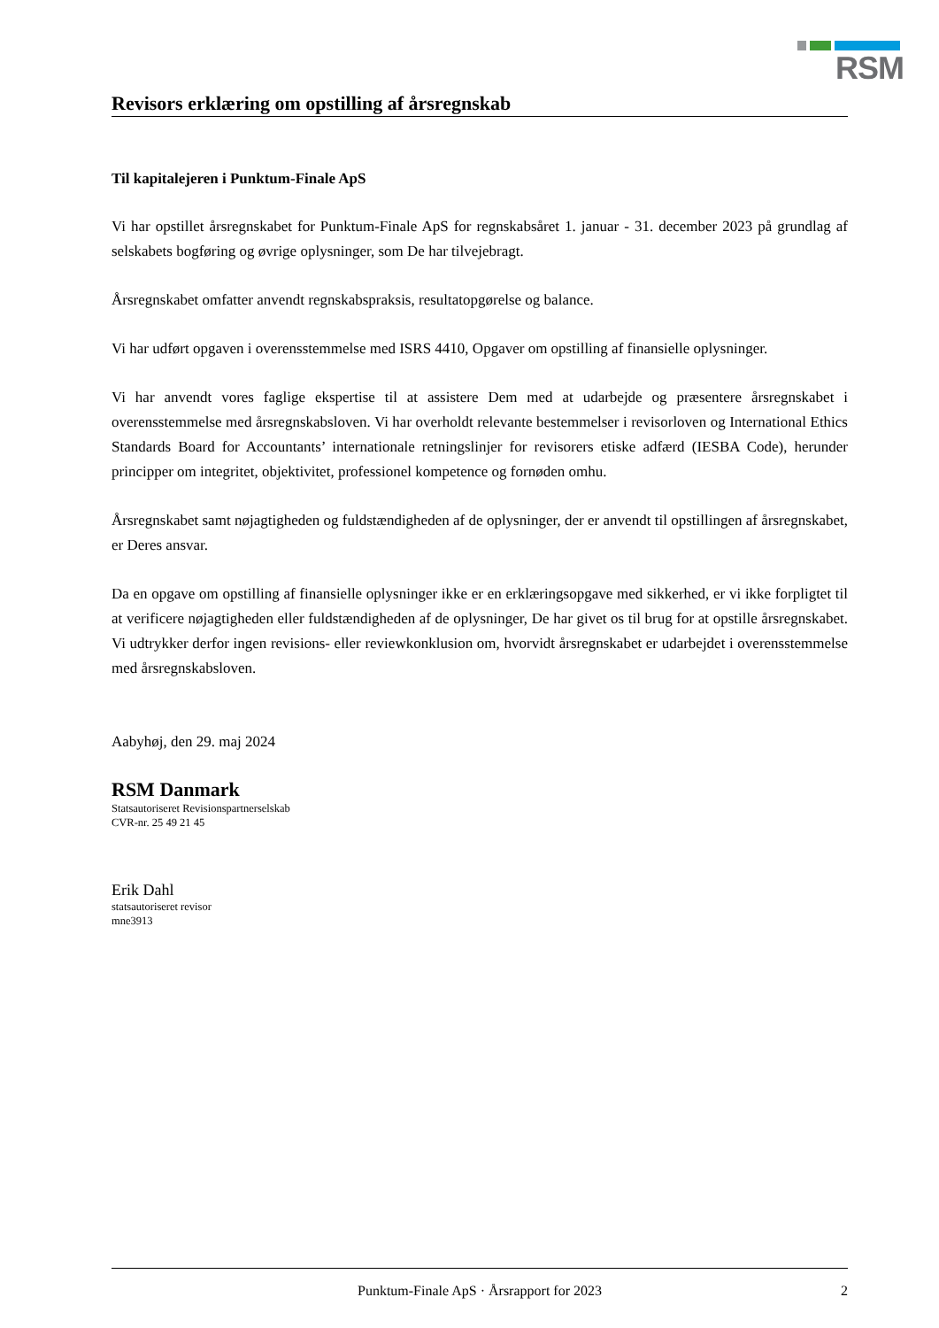RSM
Revisors erklæring om opstilling af årsregnskab
Til kapitalejeren i Punktum-Finale ApS
Vi har opstillet årsregnskabet for Punktum-Finale ApS for regnskabsåret 1. januar - 31. december 2023 på grundlag af selskabets bogføring og øvrige oplysninger, som De har tilvejebragt.
Årsregnskabet omfatter anvendt regnskabspraksis, resultatopgørelse og balance.
Vi har udført opgaven i overensstemmelse med ISRS 4410, Opgaver om opstilling af finansielle oplysninger.
Vi har anvendt vores faglige ekspertise til at assistere Dem med at udarbejde og præsentere årsregnskabet i overensstemmelse med årsregnskabsloven. Vi har overholdt relevante bestemmelser i revisorloven og International Ethics Standards Board for Accountants’ internationale retningslinjer for revisorers etiske adfærd (IESBA Code), herunder principper om integritet, objektivitet, professionel kompetence og fornøden omhu.
Årsregnskabet samt nøjagtigheden og fuldstændigheden af de oplysninger, der er anvendt til opstillingen af årsregnskabet, er Deres ansvar.
Da en opgave om opstilling af finansielle oplysninger ikke er en erklæringsopgave med sikkerhed, er vi ikke forpligtet til at verificere nøjagtigheden eller fuldstændigheden af de oplysninger, De har givet os til brug for at opstille årsregnskabet. Vi udtrykker derfor ingen revisions- eller reviewkonklusion om, hvorvidt årsregnskabet er udarbejdet i overensstemmelse med årsregnskabsloven.
Aabyhøj, den 29. maj 2024
RSM Danmark
Statsautoriseret Revisionspartnerselskab
CVR-nr. 25 49 21 45
Erik Dahl
statsautoriseret revisor
mne3913
Punktum-Finale ApS · Årsrapport for 2023 2